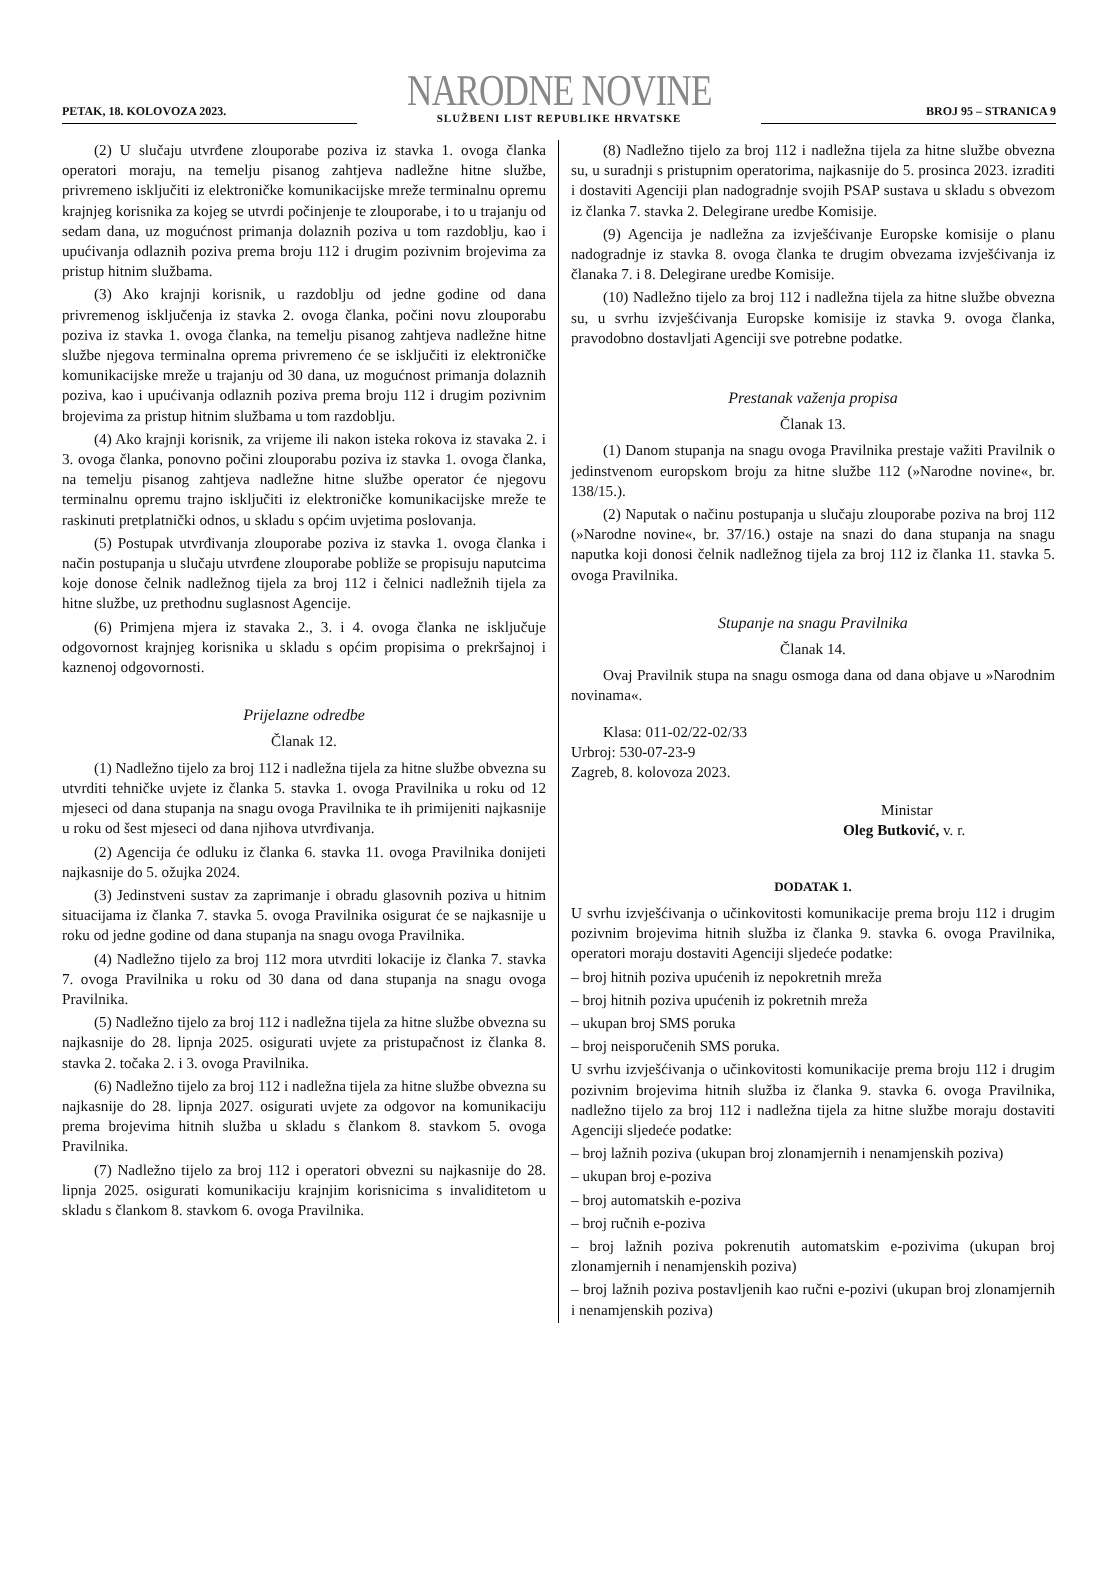PETAK, 18. KOLOVOZA 2023.
NARODNE NOVINE
SLUŽBENI LIST REPUBLIKE HRVATSKE
BROJ 95 – STRANICA 9
(2) U slučaju utvrđene zlouporabe poziva iz stavka 1. ovoga članka operatori moraju, na temelju pisanog zahtjeva nadležne hitne službe, privremeno isključiti iz elektroničke komunikacijske mreže terminalnu opremu krajnjeg korisnika za kojeg se utvrdi počinjenje te zlouporabe, i to u trajanju od sedam dana, uz mogućnost primanja dolaznih poziva u tom razdoblju, kao i upućivanja odlaznih poziva prema broju 112 i drugim pozivnim brojevima za pristup hitnim službama.
(3) Ako krajnji korisnik, u razdoblju od jedne godine od dana privremenog isključenja iz stavka 2. ovoga članka, počini novu zlouporabu poziva iz stavka 1. ovoga članka, na temelju pisanog zahtjeva nadležne hitne službe njegova terminalna oprema privremeno će se isključiti iz elektroničke komunikacijske mreže u trajanju od 30 dana, uz mogućnost primanja dolaznih poziva, kao i upućivanja odlaznih poziva prema broju 112 i drugim pozivnim brojevima za pristup hitnim službama u tom razdoblju.
(4) Ako krajnji korisnik, za vrijeme ili nakon isteka rokova iz stavaka 2. i 3. ovoga članka, ponovno počini zlouporabu poziva iz stavka 1. ovoga članka, na temelju pisanog zahtjeva nadležne hitne službe operator će njegovu terminalnu opremu trajno isključiti iz elektroničke komunikacijske mreže te raskinuti pretplatnički odnos, u skladu s općim uvjetima poslovanja.
(5) Postupak utvrđivanja zlouporabe poziva iz stavka 1. ovoga članka i način postupanja u slučaju utvrđene zlouporabe pobliže se propisuju naputcima koje donose čelnik nadležnog tijela za broj 112 i čelnici nadležnih tijela za hitne službe, uz prethodnu suglasnost Agencije.
(6) Primjena mjera iz stavaka 2., 3. i 4. ovoga članka ne isključuje odgovornost krajnjeg korisnika u skladu s općim propisima o prekršajnoj i kaznenoj odgovornosti.
Prijelazne odredbe
Članak 12.
(1) Nadležno tijelo za broj 112 i nadležna tijela za hitne službe obvezna su utvrditi tehničke uvjete iz članka 5. stavka 1. ovoga Pravilnika u roku od 12 mjeseci od dana stupanja na snagu ovoga Pravilnika te ih primijeniti najkasnije u roku od šest mjeseci od dana njihova utvrđivanja.
(2) Agencija će odluku iz članka 6. stavka 11. ovoga Pravilnika donijeti najkasnije do 5. ožujka 2024.
(3) Jedinstveni sustav za zaprimanje i obradu glasovnih poziva u hitnim situacijama iz članka 7. stavka 5. ovoga Pravilnika osigurat će se najkasnije u roku od jedne godine od dana stupanja na snagu ovoga Pravilnika.
(4) Nadležno tijelo za broj 112 mora utvrditi lokacije iz članka 7. stavka 7. ovoga Pravilnika u roku od 30 dana od dana stupanja na snagu ovoga Pravilnika.
(5) Nadležno tijelo za broj 112 i nadležna tijela za hitne službe obvezna su najkasnije do 28. lipnja 2025. osigurati uvjete za pristupačnost iz članka 8. stavka 2. točaka 2. i 3. ovoga Pravilnika.
(6) Nadležno tijelo za broj 112 i nadležna tijela za hitne službe obvezna su najkasnije do 28. lipnja 2027. osigurati uvjete za odgovor na komunikaciju prema brojevima hitnih služba u skladu s člankom 8. stavkom 5. ovoga Pravilnika.
(7) Nadležno tijelo za broj 112 i operatori obvezni su najkasnije do 28. lipnja 2025. osigurati komunikaciju krajnjim korisnicima s invaliditetom u skladu s člankom 8. stavkom 6. ovoga Pravilnika.
(8) Nadležno tijelo za broj 112 i nadležna tijela za hitne službe obvezna su, u suradnji s pristupnim operatorima, najkasnije do 5. prosinca 2023. izraditi i dostaviti Agenciji plan nadogradnje svojih PSAP sustava u skladu s obvezom iz članka 7. stavka 2. Delegirane uredbe Komisije.
(9) Agencija je nadležna za izvješćivanje Europske komisije o planu nadogradnje iz stavka 8. ovoga članka te drugim obvezama izvješćivanja iz članaka 7. i 8. Delegirane uredbe Komisije.
(10) Nadležno tijelo za broj 112 i nadležna tijela za hitne službe obvezna su, u svrhu izvješćivanja Europske komisije iz stavka 9. ovoga članka, pravodobno dostavljati Agenciji sve potrebne podatke.
Prestanak važenja propisa
Članak 13.
(1) Danom stupanja na snagu ovoga Pravilnika prestaje važiti Pravilnik o jedinstvenom europskom broju za hitne službe 112 (»Narodne novine«, br. 138/15.).
(2) Naputak o načinu postupanja u slučaju zlouporabe poziva na broj 112 (»Narodne novine«, br. 37/16.) ostaje na snazi do dana stupanja na snagu naputka koji donosi čelnik nadležnog tijela za broj 112 iz članka 11. stavka 5. ovoga Pravilnika.
Stupanje na snagu Pravilnika
Članak 14.
Ovaj Pravilnik stupa na snagu osmoga dana od dana objave u »Narodnim novinama«.
Klasa: 011-02/22-02/33
Urbroj: 530-07-23-9
Zagreb, 8. kolovoza 2023.
Ministar
Oleg Butković, v. r.
DODATAK 1.
U svrhu izvješćivanja o učinkovitosti komunikacije prema broju 112 i drugim pozivnim brojevima hitnih služba iz članka 9. stavka 6. ovoga Pravilnika, operatori moraju dostaviti Agenciji sljedeće podatke:
– broj hitnih poziva upućenih iz nepokretnih mreža
– broj hitnih poziva upućenih iz pokretnih mreža
– ukupan broj SMS poruka
– broj neisporučenih SMS poruka.
U svrhu izvješćivanja o učinkovitosti komunikacije prema broju 112 i drugim pozivnim brojevima hitnih služba iz članka 9. stavka 6. ovoga Pravilnika, nadležno tijelo za broj 112 i nadležna tijela za hitne službe moraju dostaviti Agenciji sljedeće podatke:
– broj lažnih poziva (ukupan broj zlonamjernih i nenamjenskih poziva)
– ukupan broj e-poziva
– broj automatskih e-poziva
– broj ručnih e-poziva
– broj lažnih poziva pokrenutih automatskim e-pozivima (ukupan broj zlonamjernih i nenamjenskih poziva)
– broj lažnih poziva postavljenih kao ručni e-pozivi (ukupan broj zlonamjernih i nenamjenskih poziva)